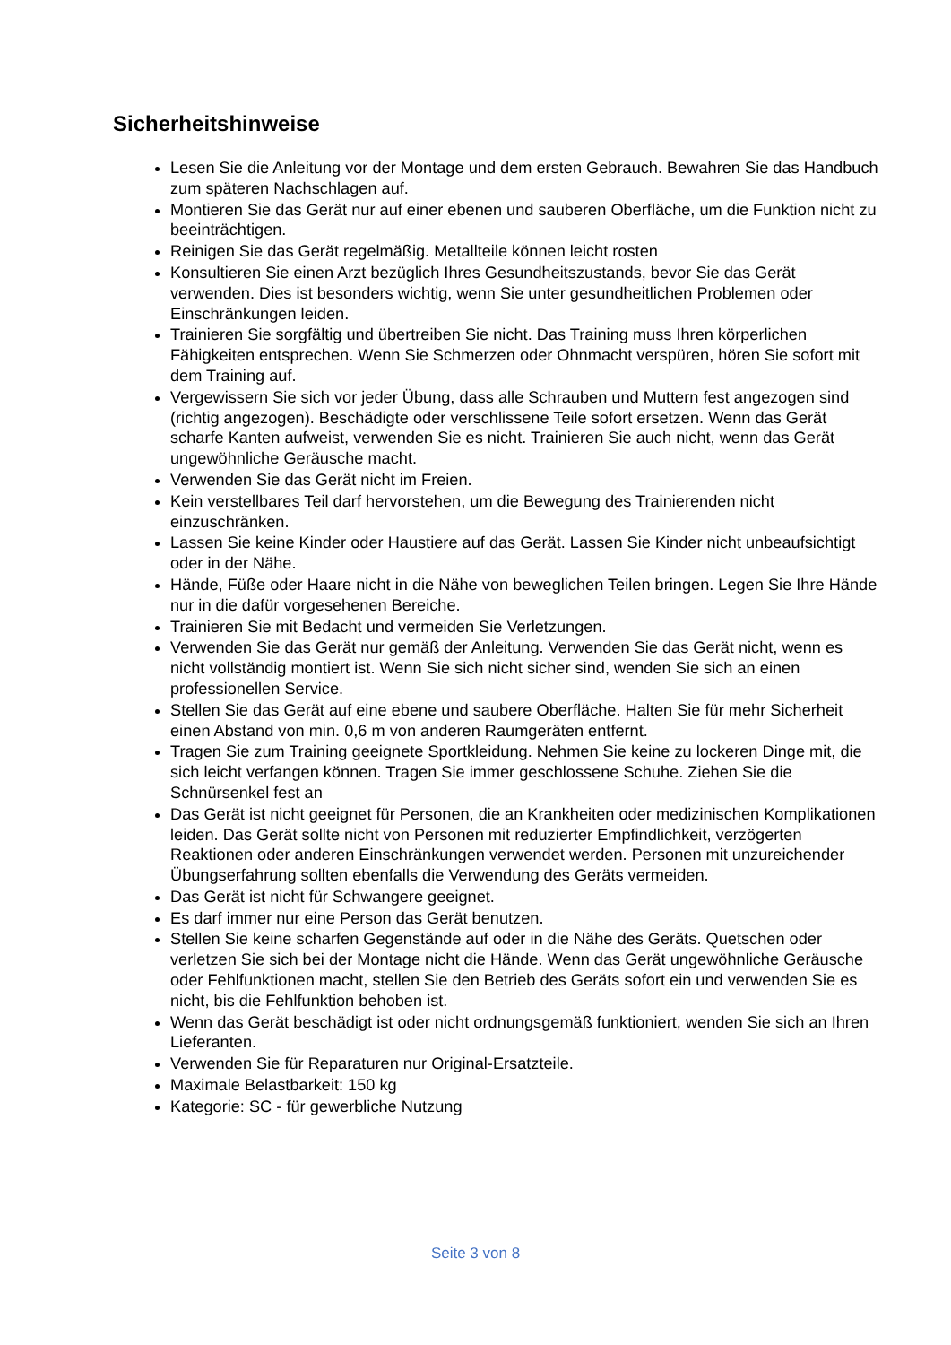Sicherheitshinweise
Lesen Sie die Anleitung vor der Montage und dem ersten Gebrauch. Bewahren Sie das Handbuch zum späteren Nachschlagen auf.
Montieren Sie das Gerät nur auf einer ebenen und sauberen Oberfläche, um die Funktion nicht zu beeinträchtigen.
Reinigen Sie das Gerät regelmäßig. Metallteile können leicht rosten
Konsultieren Sie einen Arzt bezüglich Ihres Gesundheitszustands, bevor Sie das Gerät verwenden. Dies ist besonders wichtig, wenn Sie unter gesundheitlichen Problemen oder Einschränkungen leiden.
Trainieren Sie sorgfältig und übertreiben Sie nicht. Das Training muss Ihren körperlichen Fähigkeiten entsprechen. Wenn Sie Schmerzen oder Ohnmacht verspüren, hören Sie sofort mit dem Training auf.
Vergewissern Sie sich vor jeder Übung, dass alle Schrauben und Muttern fest angezogen sind (richtig angezogen). Beschädigte oder verschlissene Teile sofort ersetzen. Wenn das Gerät scharfe Kanten aufweist, verwenden Sie es nicht. Trainieren Sie auch nicht, wenn das Gerät ungewöhnliche Geräusche macht.
Verwenden Sie das Gerät nicht im Freien.
Kein verstellbares Teil darf hervorstehen, um die Bewegung des Trainierenden nicht einzuschränken.
Lassen Sie keine Kinder oder Haustiere auf das Gerät. Lassen Sie Kinder nicht unbeaufsichtigt oder in der Nähe.
Hände, Füße oder Haare nicht in die Nähe von beweglichen Teilen bringen. Legen Sie Ihre Hände nur in die dafür vorgesehenen Bereiche.
Trainieren Sie mit Bedacht und vermeiden Sie Verletzungen.
Verwenden Sie das Gerät nur gemäß der Anleitung. Verwenden Sie das Gerät nicht, wenn es nicht vollständig montiert ist. Wenn Sie sich nicht sicher sind, wenden Sie sich an einen professionellen Service.
Stellen Sie das Gerät auf eine ebene und saubere Oberfläche. Halten Sie für mehr Sicherheit einen Abstand von min. 0,6 m von anderen Raumgeräten entfernt.
Tragen Sie zum Training geeignete Sportkleidung. Nehmen Sie keine zu lockeren Dinge mit, die sich leicht verfangen können. Tragen Sie immer geschlossene Schuhe. Ziehen Sie die Schnürsenkel fest an
Das Gerät ist nicht geeignet für Personen, die an Krankheiten oder medizinischen Komplikationen leiden. Das Gerät sollte nicht von Personen mit reduzierter Empfindlichkeit, verzögerten Reaktionen oder anderen Einschränkungen verwendet werden. Personen mit unzureichender Übungserfahrung sollten ebenfalls die Verwendung des Geräts vermeiden.
Das Gerät ist nicht für Schwangere geeignet.
Es darf immer nur eine Person das Gerät benutzen.
Stellen Sie keine scharfen Gegenstände auf oder in die Nähe des Geräts. Quetschen oder verletzen Sie sich bei der Montage nicht die Hände. Wenn das Gerät ungewöhnliche Geräusche oder Fehlfunktionen macht, stellen Sie den Betrieb des Geräts sofort ein und verwenden Sie es nicht, bis die Fehlfunktion behoben ist.
Wenn das Gerät beschädigt ist oder nicht ordnungsgemäß funktioniert, wenden Sie sich an Ihren Lieferanten.
Verwenden Sie für Reparaturen nur Original-Ersatzteile.
Maximale Belastbarkeit: 150 kg
Kategorie: SC - für gewerbliche Nutzung
Seite 3 von 8